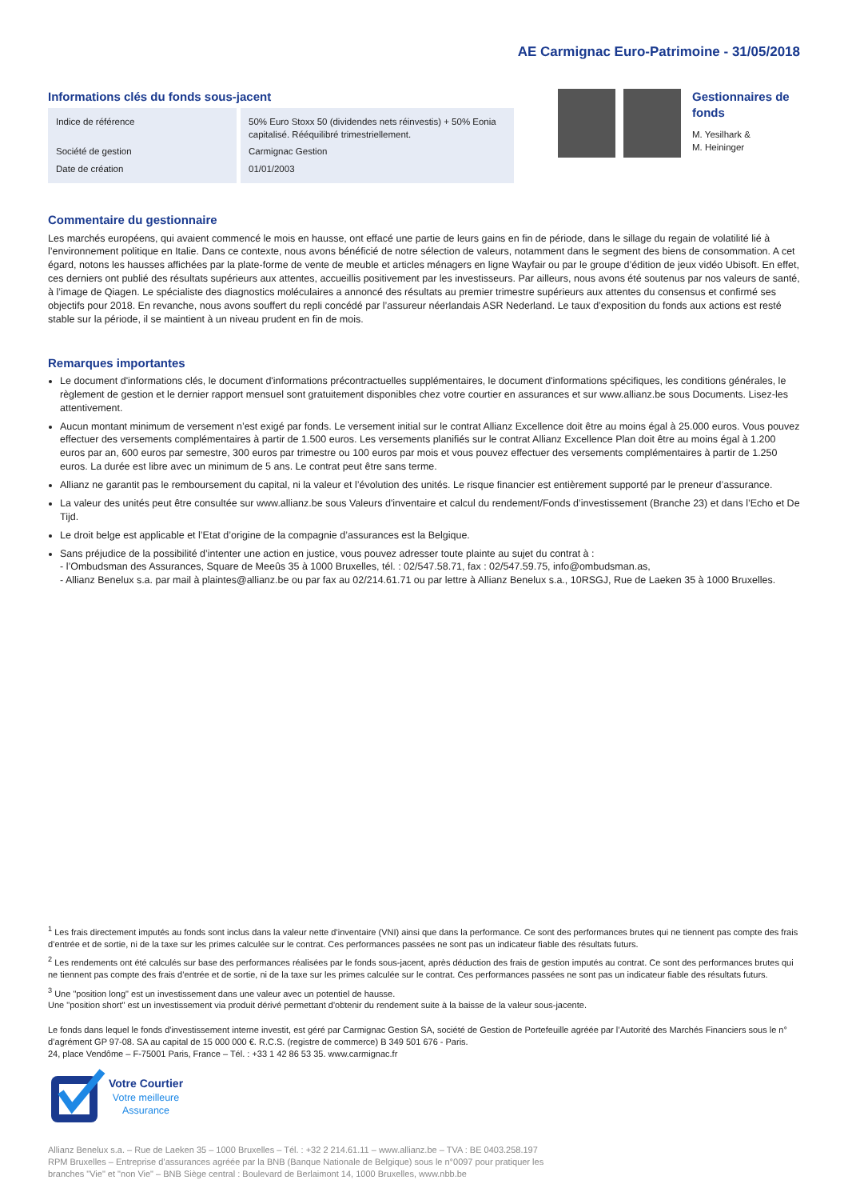AE Carmignac Euro-Patrimoine - 31/05/2018
Informations clés du fonds sous-jacent
| Indice de référence | 50% Euro Stoxx 50 (dividendes nets réinvestis) + 50% Eonia capitalisé. Rééquilibré trimestriellement. |
| Société de gestion | Carmignac Gestion |
| Date de création | 01/01/2003 |
Gestionnaires de fonds
M. Yesilhark &
M. Heininger
Commentaire du gestionnaire
Les marchés européens, qui avaient commencé le mois en hausse, ont effacé une partie de leurs gains en fin de période, dans le sillage du regain de volatilité lié à l’environnement politique en Italie. Dans ce contexte, nous avons bénéficié de notre sélection de valeurs, notamment dans le segment des biens de consommation. A cet égard, notons les hausses affichées par la plate-forme de vente de meuble et articles ménagers en ligne Wayfair ou par le groupe d’édition de jeux vidéo Ubisoft. En effet, ces derniers ont publié des résultats supérieurs aux attentes, accueillis positivement par les investisseurs. Par ailleurs, nous avons été soutenus par nos valeurs de santé, à l’image de Qiagen. Le spécialiste des diagnostics moléculaires a annoncé des résultats au premier trimestre supérieurs aux attentes du consensus et confirmé ses objectifs pour 2018. En revanche, nous avons souffert du repli concédé par l’assureur néerlandais ASR Nederland. Le taux d’exposition du fonds aux actions est resté stable sur la période, il se maintient à un niveau prudent en fin de mois.
Remarques importantes
Le document d'informations clés, le document d'informations précontractuelles supplémentaires, le document d'informations spécifiques, les conditions générales, le règlement de gestion et le dernier rapport mensuel sont gratuitement disponibles chez votre courtier en assurances et sur www.allianz.be sous Documents. Lisez-les attentivement.
Aucun montant minimum de versement n’est exigé par fonds. Le versement initial sur le contrat Allianz Excellence doit être au moins égal à 25.000 euros. Vous pouvez effectuer des versements complémentaires à partir de 1.500 euros. Les versements planifiés sur le contrat Allianz Excellence Plan doit être au moins égal à 1.200 euros par an, 600 euros par semestre, 300 euros par trimestre ou 100 euros par mois et vous pouvez effectuer des versements complémentaires à partir de 1.250 euros. La durée est libre avec un minimum de 5 ans. Le contrat peut être sans terme.
Allianz ne garantit pas le remboursement du capital, ni la valeur et l’évolution des unités. Le risque financier est entièrement supporté par le preneur d’assurance.
La valeur des unités peut être consultée sur www.allianz.be sous Valeurs d'inventaire et calcul du rendement/Fonds d’investissement (Branche 23) et dans l’Echo et De Tijd.
Le droit belge est applicable et l’Etat d’origine de la compagnie d’assurances est la Belgique.
Sans préjudice de la possibilité d’intenter une action en justice, vous pouvez adresser toute plainte au sujet du contrat à :
- l’Ombudsman des Assurances, Square de Meeûs 35 à 1000 Bruxelles, tél. : 02/547.58.71, fax : 02/547.59.75, info@ombudsman.as,
- Allianz Benelux s.a. par mail à plaintes@allianz.be ou par fax au 02/214.61.71 ou par lettre à Allianz Benelux s.a., 10RSGJ, Rue de Laeken 35 à 1000 Bruxelles.
<sup>1</sup> Les frais directement imputés au fonds sont inclus dans la valeur nette d’inventaire (VNI) ainsi que dans la performance. Ce sont des performances brutes qui ne tiennent pas compte des frais d’entrée et de sortie, ni de la taxe sur les primes calculée sur le contrat. Ces performances passées ne sont pas un indicateur fiable des résultats futurs.
<sup>2</sup> Les rendements ont été calculés sur base des performances réalisées par le fonds sous-jacent, après déduction des frais de gestion imputés au contrat. Ce sont des performances brutes qui ne tiennent pas compte des frais d’entrée et de sortie, ni de la taxe sur les primes calculée sur le contrat. Ces performances passées ne sont pas un indicateur fiable des résultats futurs.
<sup>3</sup> Une "position long" est un investissement dans une valeur avec un potentiel de hausse.
Une "position short" est un investissement via produit dérivé permettant d'obtenir du rendement suite à la baisse de la valeur sous-jacente.
Le fonds dans lequel le fonds d'investissement interne investit, est géré par Carmignac Gestion SA, société de Gestion de Portefeuille agréée par l’Autorité des Marchés Financiers sous le n° d’agrément GP 97-08. SA au capital de 15 000 000 €. R.C.S. (registre de commerce) B 349 501 676 - Paris.
24, place Vendôme – F-75001 Paris, France – Tél. : +33 1 42 86 53 35. www.carmignac.fr
Votre Courtier
Votre meilleure
Assurance
Allianz Benelux s.a. – Rue de Laeken 35 – 1000 Bruxelles – Tél. : +32 2 214.61.11 – www.allianz.be – TVA : BE 0403.258.197
RPM Bruxelles – Entreprise d’assurances agréée par la BNB (Banque Nationale de Belgique) sous le n°0097 pour pratiquer les
branches "Vie" et "non Vie" – BNB Siège central : Boulevard de Berlaimont 14, 1000 Bruxelles, www.nbb.be